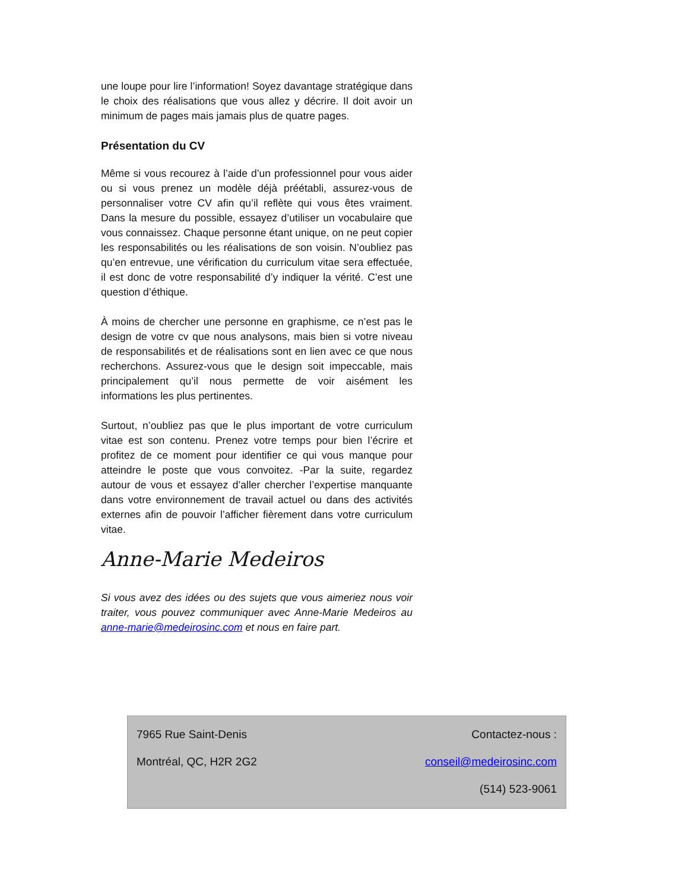une loupe pour lire l’information! Soyez davantage stratégique dans le choix des réalisations que vous allez y décrire. Il doit avoir un minimum de pages mais jamais plus de quatre pages.
Présentation du CV
Même si vous recourez à l’aide d’un professionnel pour vous aider ou si vous prenez un modèle déjà préétabli, assurez-vous de personnaliser votre CV afin qu’il reflète qui vous êtes vraiment. Dans la mesure du possible, essayez d’utiliser un vocabulaire que vous connaissez. Chaque personne étant unique, on ne peut copier les responsabilités ou les réalisations de son voisin. N’oubliez pas qu’en entrevue, une vérification du curriculum vitae sera effectuée, il est donc de votre responsabilité d’y indiquer la vérité. C’est une question d’éthique.
À moins de chercher une personne en graphisme, ce n’est pas le design de votre cv que nous analysons, mais bien si votre niveau de responsabilités et de réalisations sont en lien avec ce que nous recherchons. Assurez-vous que le design soit impeccable, mais principalement qu’il nous permette de voir aisément les informations les plus pertinentes.
Surtout, n’oubliez pas que le plus important de votre curriculum vitae est son contenu. Prenez votre temps pour bien l’écrire et profitez de ce moment pour identifier ce qui vous manque pour atteindre le poste que vous convoitez. -Par la suite, regardez autour de vous et essayez d’aller chercher l’expertise manquante dans votre environnement de travail actuel ou dans des activités externes afin de pouvoir l’afficher fièrement dans votre curriculum vitae.
Anne-Marie Medeiros
Si vous avez des idées ou des sujets que vous aimeriez nous voir traiter, vous pouvez communiquer avec Anne-Marie Medeiros au anne-marie@medeirosinc.com et nous en faire part.
7965 Rue Saint-Denis
Montréal, QC, H2R 2G2
Contactez-nous :
conseil@medeirosinc.com
(514) 523-9061